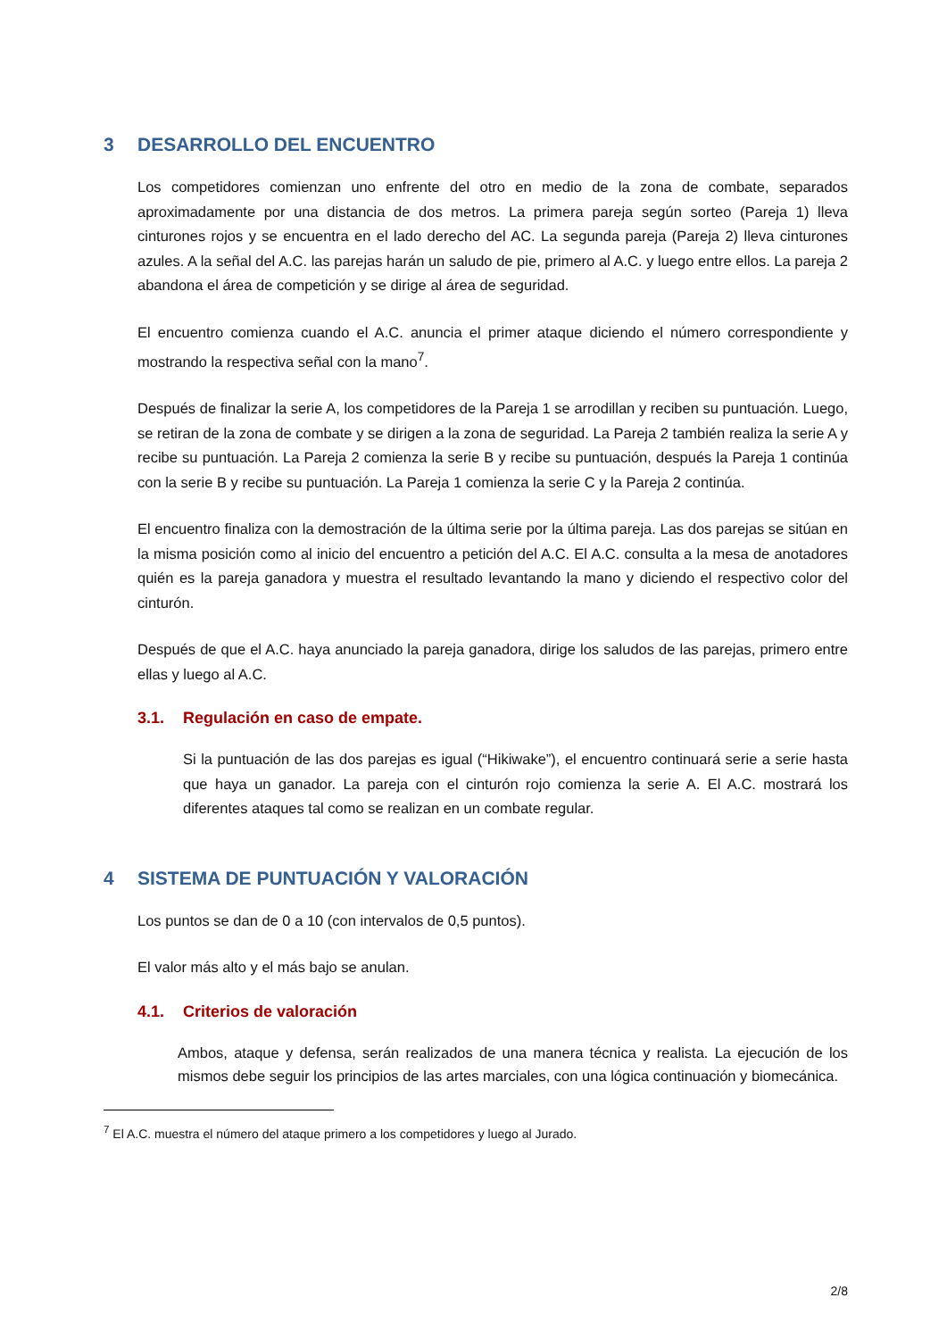3 DESARROLLO DEL ENCUENTRO
Los competidores comienzan uno enfrente del otro en medio de la zona de combate, separados aproximadamente por una distancia de dos metros. La primera pareja según sorteo (Pareja 1) lleva cinturones rojos y se encuentra en el lado derecho del AC. La segunda pareja (Pareja 2) lleva cinturones azules. A la señal del A.C. las parejas harán un saludo de pie, primero al A.C. y luego entre ellos. La pareja 2 abandona el área de competición y se dirige al área de seguridad.
El encuentro comienza cuando el A.C. anuncia el primer ataque diciendo el número correspondiente y mostrando la respectiva señal con la mano<sup>7</sup>.
Después de finalizar la serie A, los competidores de la Pareja 1 se arrodillan y reciben su puntuación. Luego, se retiran de la zona de combate y se dirigen a la zona de seguridad. La Pareja 2 también realiza la serie A y recibe su puntuación. La Pareja 2 comienza la serie B y recibe su puntuación, después la Pareja 1 continúa con la serie B y recibe su puntuación. La Pareja 1 comienza la serie C y la Pareja 2 continúa.
El encuentro finaliza con la demostración de la última serie por la última pareja. Las dos parejas se sitúan en la misma posición como al inicio del encuentro a petición del A.C. El A.C. consulta a la mesa de anotadores quién es la pareja ganadora y muestra el resultado levantando la mano y diciendo el respectivo color del cinturón.
Después de que el A.C. haya anunciado la pareja ganadora, dirige los saludos de las parejas, primero entre ellas y luego al A.C.
3.1. Regulación en caso de empate.
Si la puntuación de las dos parejas es igual (“Hikiwake”), el encuentro continuará serie a serie hasta que haya un ganador. La pareja con el cinturón rojo comienza la serie A. El A.C. mostrará los diferentes ataques tal como se realizan en un combate regular.
4 SISTEMA DE PUNTUACIÓN Y VALORACIÓN
Los puntos se dan de 0 a 10 (con intervalos de 0,5 puntos).
El valor más alto y el más bajo se anulan.
4.1. Criterios de valoración
Ambos, ataque y defensa, serán realizados de una manera técnica y realista. La ejecución de los mismos debe seguir los principios de las artes marciales, con una lógica continuación y biomecánica.
<sup>7</sup> El A.C. muestra el número del ataque primero a los competidores y luego al Jurado.
2/8